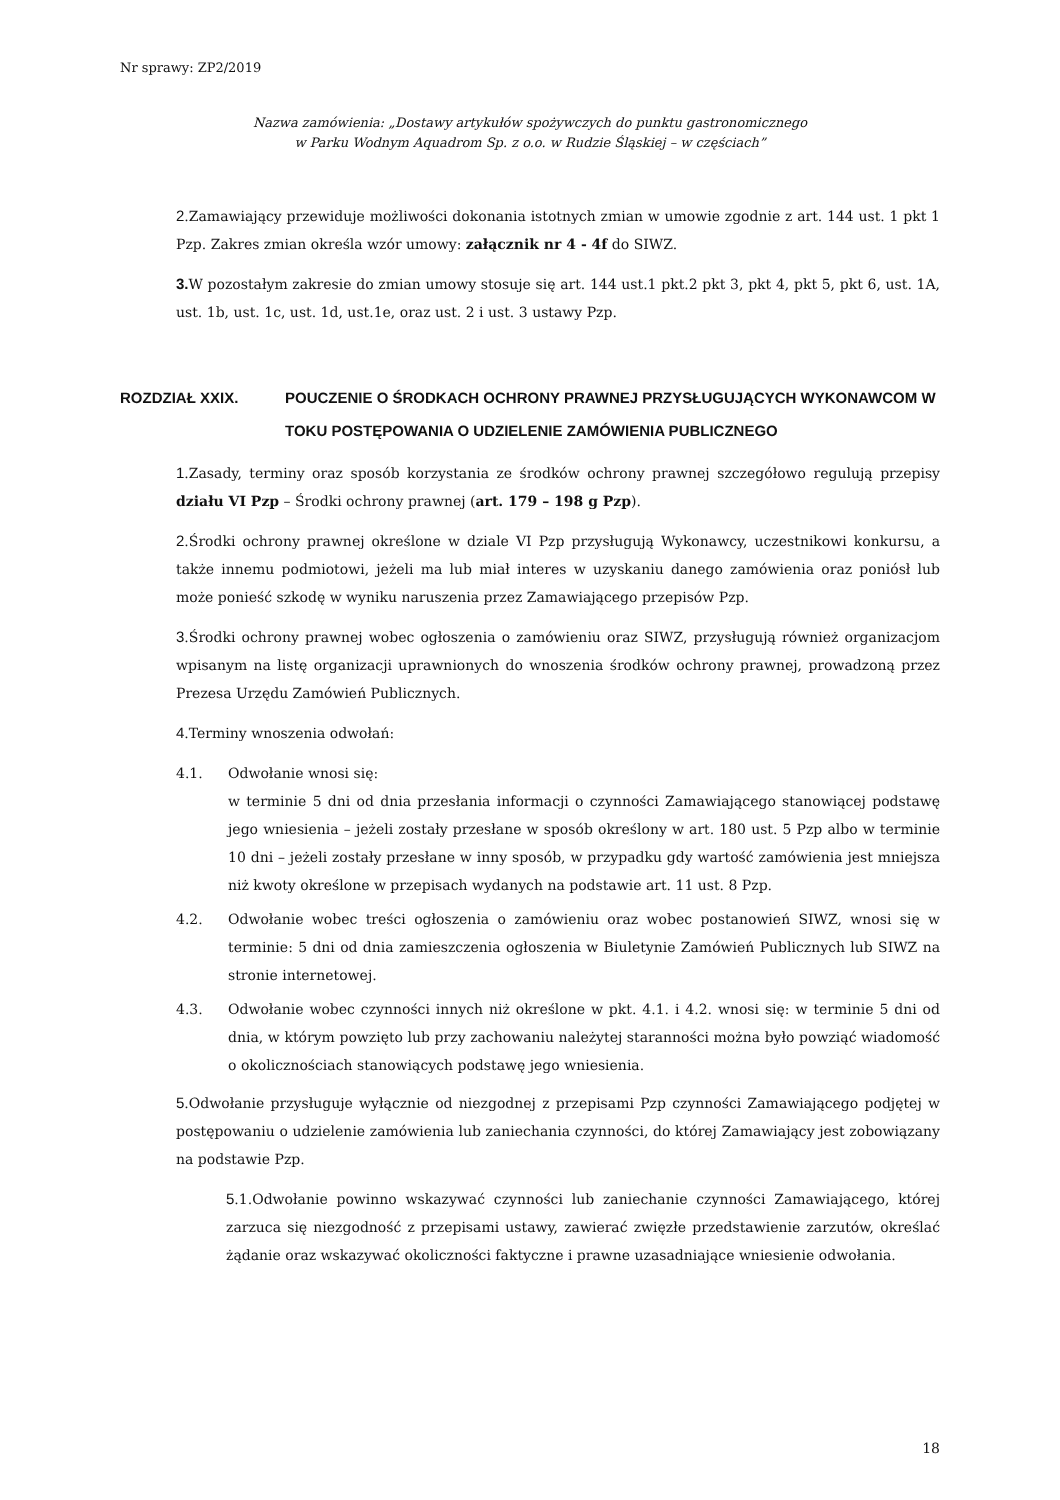Nr sprawy: ZP2/2019
Nazwa zamówienia: „Dostawy artykułów spożywczych do punktu gastronomicznego
w Parku Wodnym Aquadrom Sp. z o.o. w Rudzie Śląskiej – w częściach”
2.Zamawiający przewiduje możliwości dokonania istotnych zmian w umowie zgodnie z art. 144 ust. 1 pkt 1 Pzp. Zakres zmian określa wzór umowy: załącznik nr 4 - 4f do SIWZ.
3. W pozostałym zakresie do zmian umowy stosuje się art. 144 ust.1 pkt.2 pkt 3, pkt 4, pkt 5, pkt 6, ust. 1A, ust. 1b, ust. 1c, ust. 1d, ust.1e, oraz ust. 2 i ust. 3 ustawy Pzp.
ROZDZIAŁ XXIX. POUCZENIE O ŚRODKACH OCHRONY PRAWNEJ PRZYSŁUGUJĄCYCH WYKONAWCOM W TOKU POSTĘPOWANIA O UDZIELENIE ZAMÓWIENIA PUBLICZNEGO
1.Zasady, terminy oraz sposób korzystania ze środków ochrony prawnej szczegółowo regulują przepisy działu VI Pzp – Środki ochrony prawnej (art. 179 – 198 g Pzp).
2.Środki ochrony prawnej określone w dziale VI Pzp przysługują Wykonawcy, uczestnikowi konkursu, a także innemu podmiotowi, jeżeli ma lub miał interes w uzyskaniu danego zamówienia oraz poniósł lub może ponieść szkodę w wyniku naruszenia przez Zamawiającego przepisów Pzp.
3.Środki ochrony prawnej wobec ogłoszenia o zamówieniu oraz SIWZ, przysługują również organizacjom wpisanym na listę organizacji uprawnionych do wnoszenia środków ochrony prawnej, prowadzoną przez Prezesa Urzędu Zamówień Publicznych.
4.Terminy wnoszenia odwołań:
4.1. Odwołanie wnosi się:
w terminie 5 dni od dnia przesłania informacji o czynności Zamawiającego stanowiącej podstawę jego wniesienia – jeżeli zostały przesłane w sposób określony w art. 180 ust. 5 Pzp albo w terminie 10 dni – jeżeli zostały przesłane w inny sposób, w przypadku gdy wartość zamówienia jest mniejsza niż kwoty określone w przepisach wydanych na podstawie art. 11 ust. 8 Pzp.
4.2. Odwołanie wobec treści ogłoszenia o zamówieniu oraz wobec postanowień SIWZ, wnosi się w terminie: 5 dni od dnia zamieszczenia ogłoszenia w Biuletynie Zamówień Publicznych lub SIWZ na stronie internetowej.
4.3. Odwołanie wobec czynności innych niż określone w pkt. 4.1. i 4.2. wnosi się: w terminie 5 dni od dnia, w którym powzięto lub przy zachowaniu należytej staranności można było powziąć wiadomość o okolicznościach stanowiących podstawę jego wniesienia.
5.Odwołanie przysługuje wyłącznie od niezgodnej z przepisami Pzp czynności Zamawiającego podjętej w postępowaniu o udzielenie zamówienia lub zaniechania czynności, do której Zamawiający jest zobowiązany na podstawie Pzp.
5.1.Odwołanie powinno wskazywać czynności lub zaniechanie czynności Zamawiającego, której zarzuca się niezgodność z przepisami ustawy, zawierać zwięzłe przedstawienie zarzutów, określać żądanie oraz wskazywać okoliczności faktyczne i prawne uzasadniające wniesienie odwołania.
18